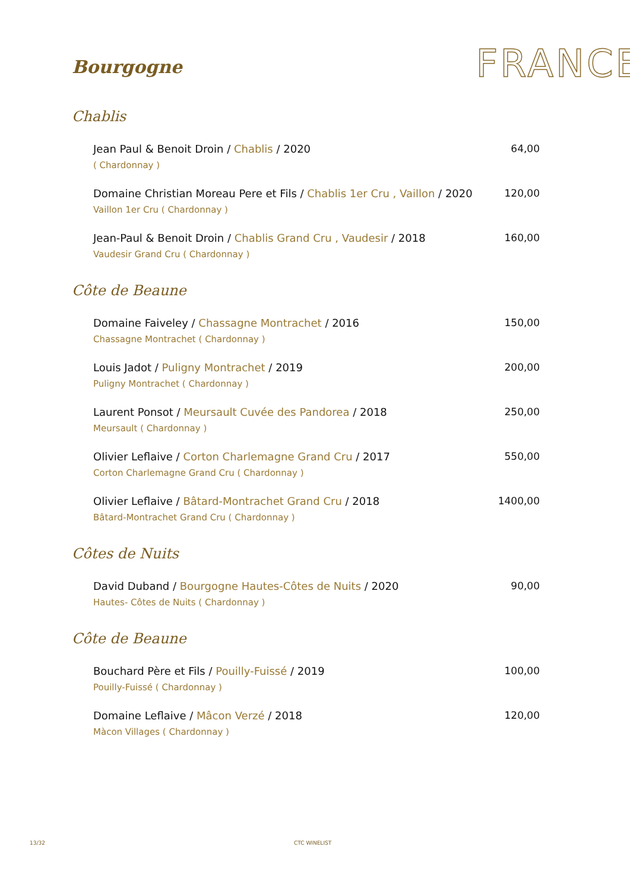Bourgogne
FRANCE
Chablis
Jean Paul & Benoit Droin / Chablis / 2020
( Chardonnay )
64,00
Domaine Christian Moreau Pere et Fils / Chablis 1er Cru , Vaillon / 2020
Vaillon 1er Cru ( Chardonnay )
120,00
Jean-Paul & Benoit Droin / Chablis Grand Cru , Vaudesir / 2018
Vaudesir Grand Cru ( Chardonnay )
160,00
Côte de Beaune
Domaine Faiveley / Chassagne Montrachet / 2016
Chassagne Montrachet ( Chardonnay )
150,00
Louis Jadot / Puligny Montrachet / 2019
Puligny Montrachet ( Chardonnay )
200,00
Laurent Ponsot / Meursault Cuvée des Pandorea / 2018
Meursault ( Chardonnay )
250,00
Olivier Leflaive / Corton Charlemagne Grand Cru / 2017
Corton Charlemagne Grand Cru ( Chardonnay )
550,00
Olivier Leflaive / Bâtard-Montrachet Grand Cru / 2018
Bâtard-Montrachet Grand Cru ( Chardonnay )
1400,00
Côtes de Nuits
David Duband / Bourgogne Hautes-Côtes de Nuits / 2020
Hautes- Côtes de Nuits ( Chardonnay )
90,00
Côte de Beaune
Bouchard Père et Fils / Pouilly-Fuissé / 2019
Pouilly-Fuissé ( Chardonnay )
100,00
Domaine Leflaive / Mâcon Verzé / 2018
Màcon Villages ( Chardonnay )
120,00
13/32 CTC WINELIST